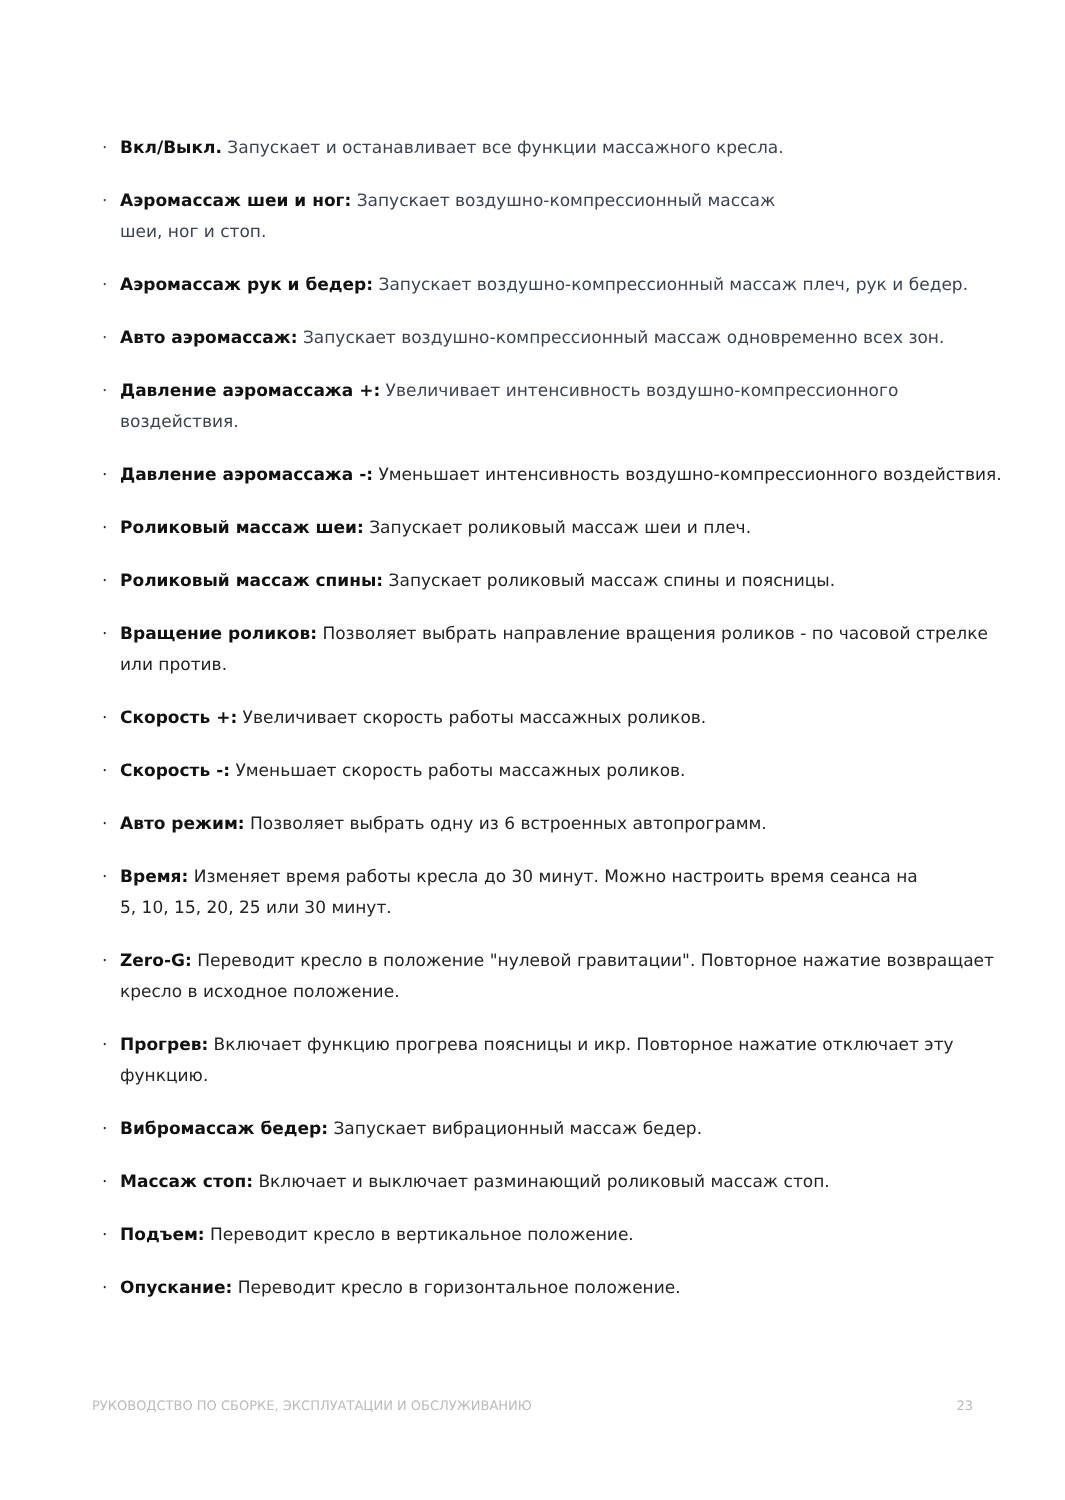· Вкл/Выкл. Запускает и останавливает все функции массажного кресла.
· Аэромассаж шеи и ног: Запускает воздушно-компрессионный массаж
шеи, ног и стоп.
· Аэромассаж рук и бедер: Запускает воздушно-компрессионный массаж плеч, рук и бедер.
· Авто аэромассаж: Запускает воздушно-компрессионный массаж одновременно всех зон.
· Давление аэромассажа +: Увеличивает интенсивность воздушно-компрессионного воздействия.
· Давление аэромассажа -: Уменьшает интенсивность воздушно-компрессионного воздействия.
· Роликовый массаж шеи: Запускает роликовый массаж шеи и плеч.
· Роликовый массаж спины: Запускает роликовый массаж спины и поясницы.
· Вращение роликов: Позволяет выбрать направление вращения роликов - по часовой стрелке или против.
· Скорость +: Увеличивает скорость работы массажных роликов.
· Скорость -: Уменьшает скорость работы массажных роликов.
· Авто режим: Позволяет выбрать одну из 6 встроенных автопрограмм.
· Время: Изменяет время работы кресла до 30 минут. Можно настроить время сеанса на
5, 10, 15, 20, 25 или 30 минут.
· Zero-G: Переводит кресло в положение "нулевой гравитации". Повторное нажатие возвращает кресло в исходное положение.
· Прогрев: Включает функцию прогрева поясницы и икр. Повторное нажатие отключает эту функцию.
· Вибромассаж бедер: Запускает вибрационный массаж бедер.
· Массаж стоп: Включает и выключает разминающий роликовый массаж стоп.
· Подъем: Переводит кресло в вертикальное положение.
· Опускание: Переводит кресло в горизонтальное положение.
РУКОВОДСТВО ПО СБОРКЕ, ЭКСПЛУАТАЦИИ И ОБСЛУЖИВАНИЮ 23